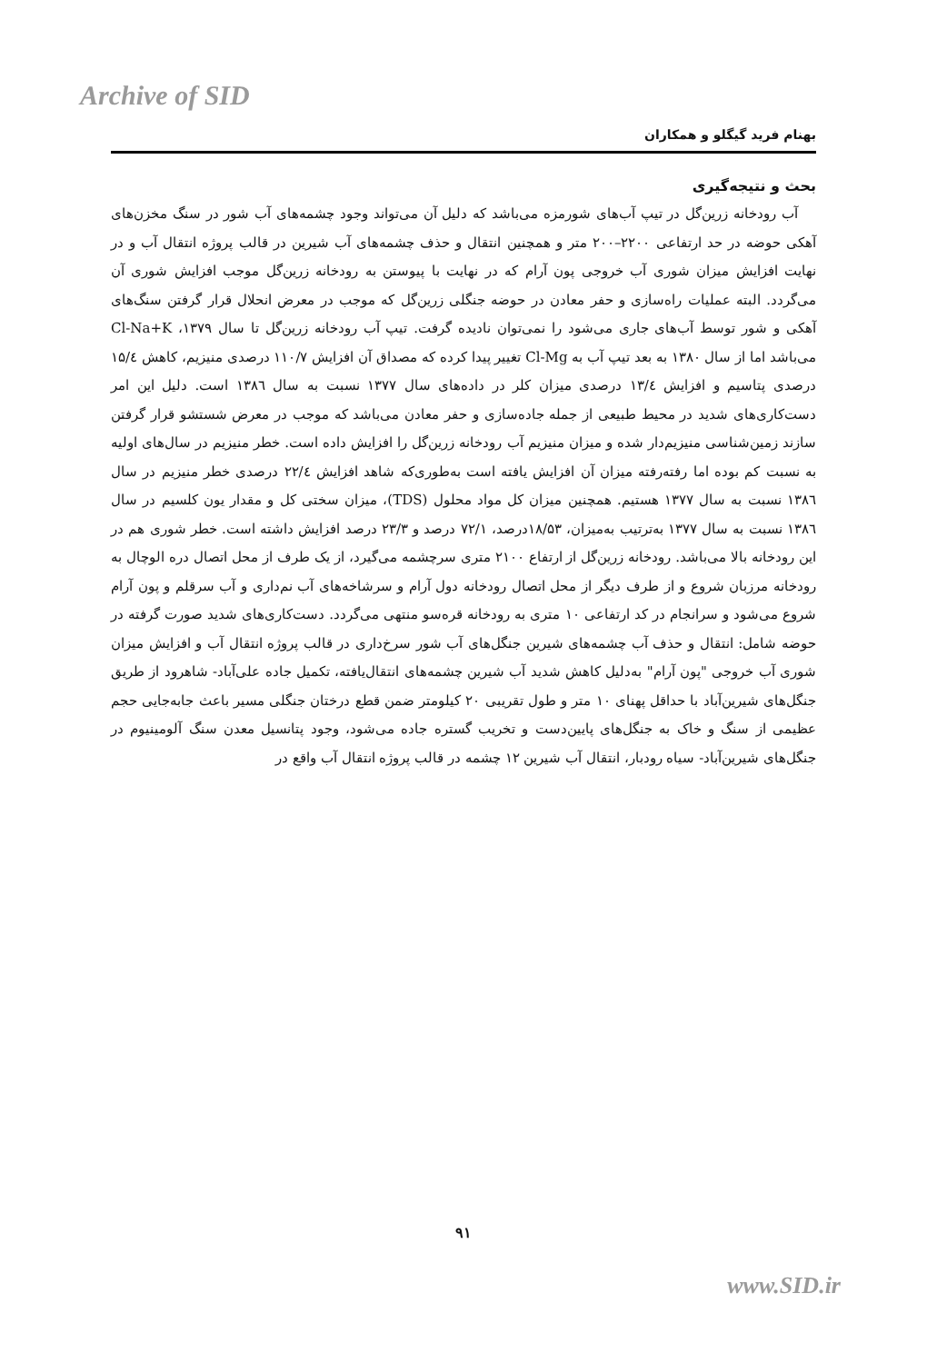Archive of SID
بهنام فرید گیگلو و همکاران
بحث و نتیجه‌گیری
آب رودخانه زرین‌گل در تیپ آب‌های شورمزه می‌باشد که دلیل آن می‌تواند وجود چشمه‌های آب شور در سنگ مخزن‌های آهکی حوضه در حد ارتفاعی ۲۲۰۰–۲۰۰ متر و همچنین انتقال و حذف چشمه‌های آب شیرین در قالب پروژه انتقال آب و در نهایت افزایش میزان شوری آب خروجی پون آرام که در نهایت با پیوستن به رودخانه زرین‌گل موجب افزایش شوری آن می‌گردد. البته عملیات راه‌سازی و حفر معادن در حوضه جنگلی زرین‌گل که موجب در معرض انحلال قرار گرفتن سنگ‌های آهکی و شور توسط آب‌های جاری می‌شود را نمی‌توان نادیده گرفت. تیپ آب رودخانه زرین‌گل تا سال ۱۳۷۹، Cl-Na+K می‌باشد اما از سال ۱۳۸۰ به بعد تیپ آب به Cl-Mg تغییر پیدا کرده که مصداق آن افزایش ۱۱۰/۷ درصدی منیزیم، کاهش ۱۵/٤ درصدی پتاسیم و افزایش ۱۳/٤ درصدی میزان کلر در داده‌های سال ۱۳۷۷ نسبت به سال ۱۳۸٦ است. دلیل این امر دست‌کاری‌های شدید در محیط طبیعی از جمله جاده‌سازی و حفر معادن می‌باشد که موجب در معرض شستشو قرار گرفتن سازند زمین‌شناسی منیزیم‌دار شده و میزان منیزیم آب رودخانه زرین‌گل را افزایش داده است. خطر منیزیم در سال‌های اولیه به نسبت کم بوده اما رفته‌رفته میزان آن افزایش یافته است به‌طوری‌که شاهد افزایش ۲۲/٤ درصدی خطر منیزیم در سال ۱۳۸٦ نسبت به سال ۱۳۷۷ هستیم. همچنین میزان کل مواد محلول (TDS)، میزان سختی کل و مقدار یون کلسیم در سال ۱۳۸٦ نسبت به سال ۱۳۷۷ به‌ترتیب به‌میزان، ۱۸/۵۳درصد، ۷۲/۱ درصد و ۲۳/۳ درصد افزایش داشته است. خطر شوری هم در این رودخانه بالا می‌باشد. رودخانه زرین‌گل از ارتفاع ۲۱۰۰ متری سرچشمه می‌گیرد، از یک طرف از محل اتصال دره الوچال به رودخانه مرزبان شروع و از طرف دیگر از محل اتصال رودخانه دول آرام و سرشاخه‌های آب نم‌داری و آب سرقلم و پون آرام شروع می‌شود و سرانجام در کد ارتفاعی ۱۰ متری به رودخانه قره‌سو منتهی می‌گردد. دست‌کاری‌های شدید صورت گرفته در حوضه شامل: انتقال و حذف آب چشمه‌های شیرین جنگل‌های آب شور سرخ‌داری در قالب پروژه انتقال آب و افزایش میزان شوری آب خروجی "پون آرام" به‌دلیل کاهش شدید آب شیرین چشمه‌های انتقال‌یافته، تکمیل جاده علی‌آباد- شاهرود از طریق جنگل‌های شیرین‌آباد با حداقل پهنای ۱۰ متر و طول تقریبی ۲۰ کیلومتر ضمن قطع درختان جنگلی مسیر باعث جابه‌جایی حجم عظیمی از سنگ و خاک به جنگل‌های پایین‌دست و تخریب گستره جاده می‌شود، وجود پتانسیل معدن سنگ آلومینیوم در جنگل‌های شیرین‌آباد- سیاه رودبار، انتقال آب شیرین ۱۲ چشمه در قالب پروژه انتقال آب واقع در
۹۱
www.SID.ir